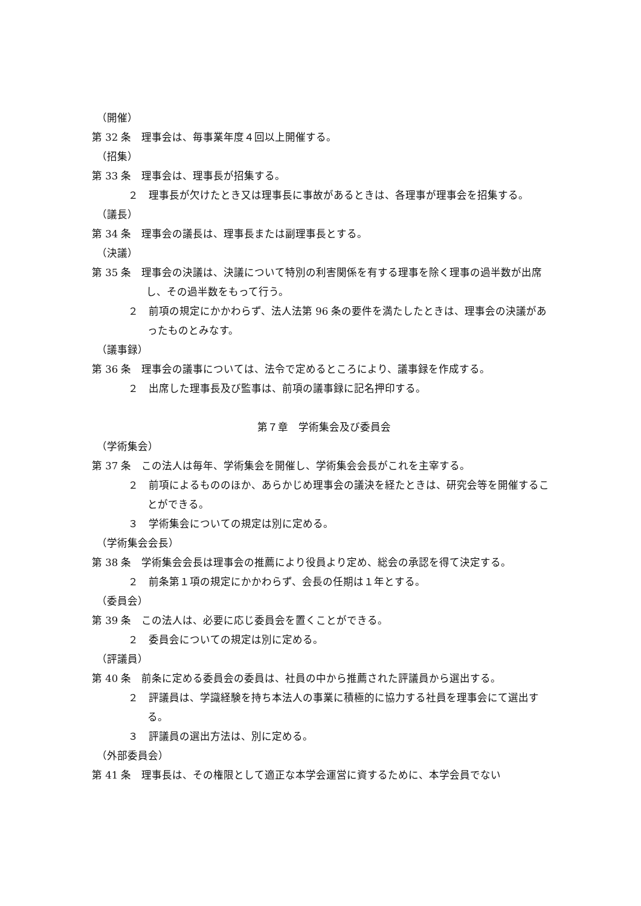（開催）
第 32 条　理事会は、毎事業年度４回以上開催する。
（招集）
第 33 条　理事会は、理事長が招集する。
２　理事長が欠けたとき又は理事長に事故があるときは、各理事が理事会を招集する。
（議長）
第 34 条　理事会の議長は、理事長または副理事長とする。
（決議）
第 35 条　理事会の決議は、決議について特別の利害関係を有する理事を除く理事の過半数が出席し、その過半数をもって行う。
２　前項の規定にかかわらず、法人法第 96 条の要件を満たしたときは、理事会の決議があったものとみなす。
（議事録）
第 36 条　理事会の議事については、法令で定めるところにより、議事録を作成する。
２　出席した理事長及び監事は、前項の議事録に記名押印する。
第７章　学術集会及び委員会
（学術集会）
第 37 条　この法人は毎年、学術集会を開催し、学術集会会長がこれを主宰する。
２　前項によるもののほか、あらかじめ理事会の議決を経たときは、研究会等を開催することができる。
３　学術集会についての規定は別に定める。
（学術集会会長）
第 38 条　学術集会会長は理事会の推薦により役員より定め、総会の承認を得て決定する。
２　前条第１項の規定にかかわらず、会長の任期は１年とする。
（委員会）
第 39 条　この法人は、必要に応じ委員会を置くことができる。
２　委員会についての規定は別に定める。
（評議員）
第 40 条　前条に定める委員会の委員は、社員の中から推薦された評議員から選出する。
２　評議員は、学識経験を持ち本法人の事業に積極的に協力する社員を理事会にて選出する。
３　評議員の選出方法は、別に定める。
（外部委員会）
第 41 条　理事長は、その権限として適正な本学会運営に資するために、本学会員でない